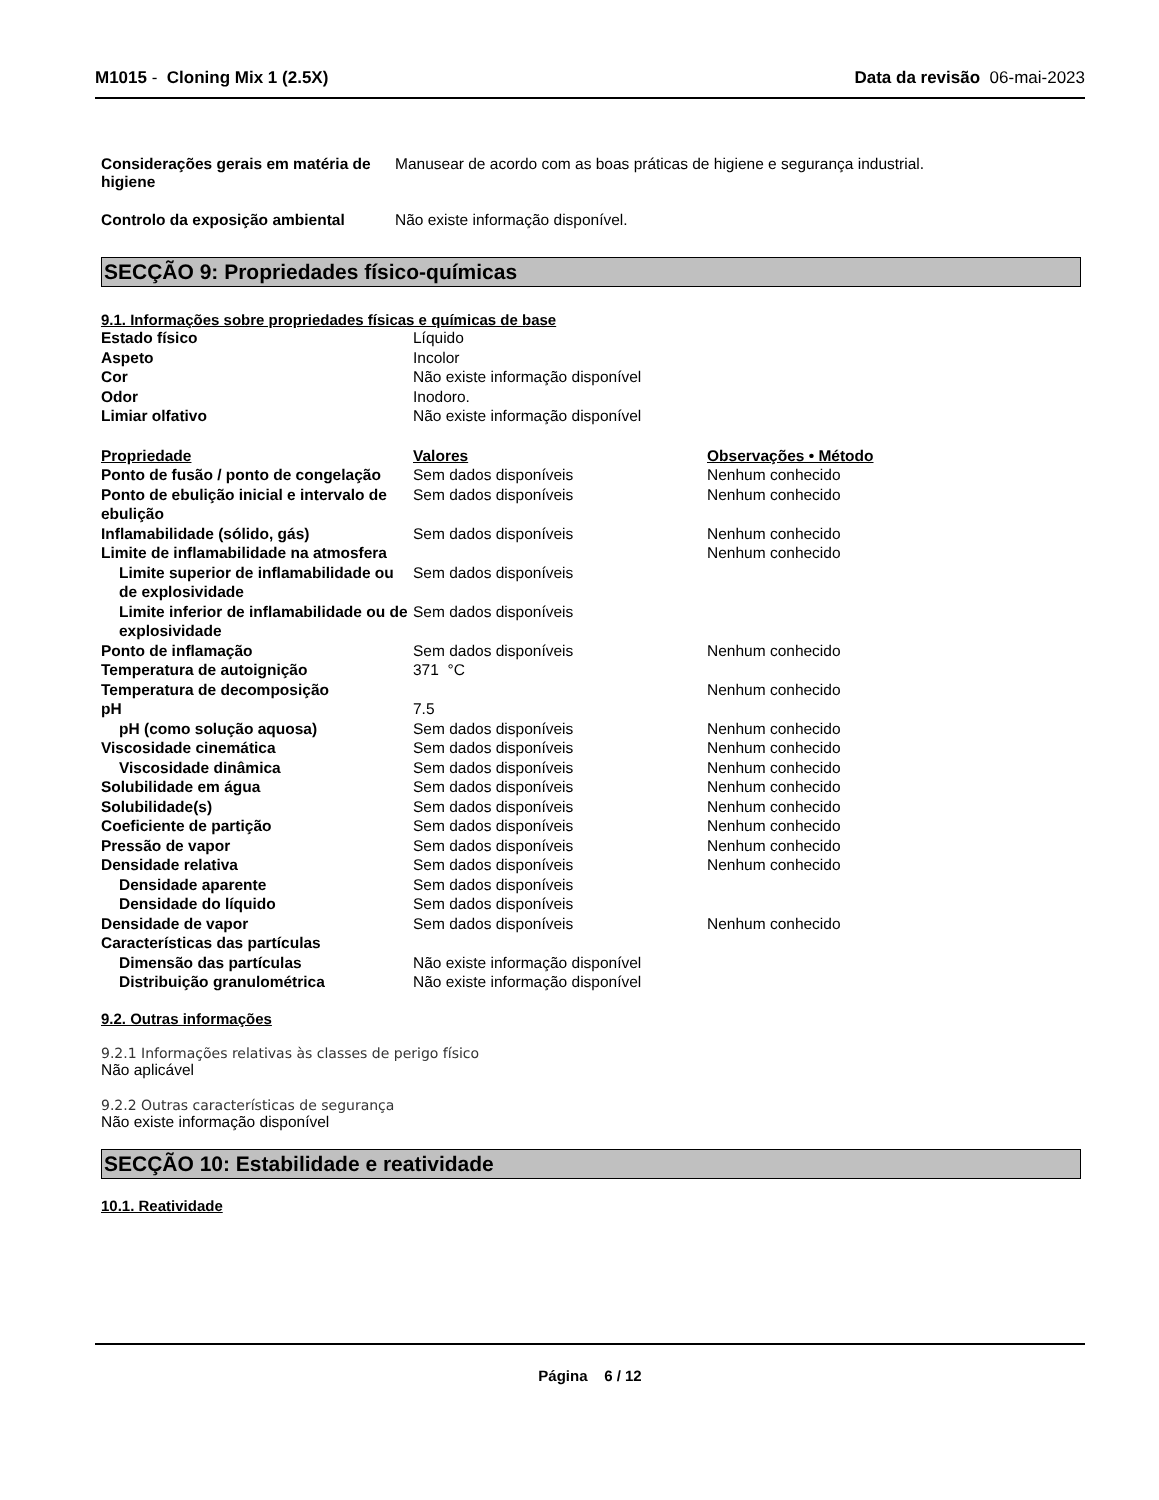M1015 - Cloning Mix 1 (2.5X) Data da revisão 06-mai-2023
Considerações gerais em matéria de higiene
Manusear de acordo com as boas práticas de higiene e segurança industrial.
Controlo da exposição ambiental Não existe informação disponível.
SECÇÃO 9: Propriedades físico-químicas
9.1. Informações sobre propriedades físicas e químicas de base
| Estado físico | Líquido | |
| Aspeto | Incolor | |
| Cor | Não existe informação disponível | |
| Odor | Inodoro. | |
| Limiar olfativo | Não existe informação disponível | |
| Propriedade | Valores | Observações • Método |
| Ponto de fusão / ponto de congelação | Sem dados disponíveis | Nenhum conhecido |
| Ponto de ebulição inicial e intervalo de ebulição | Sem dados disponíveis | Nenhum conhecido |
| Inflamabilidade (sólido, gás) | Sem dados disponíveis | Nenhum conhecido |
| Limite de inflamabilidade na atmosfera | | Nenhum conhecido |
| Limite superior de inflamabilidade ou de explosividade | Sem dados disponíveis | |
| Limite inferior de inflamabilidade ou de explosividade | Sem dados disponíveis | |
| Ponto de inflamação | Sem dados disponíveis | Nenhum conhecido |
| Temperatura de autoignição | 371 °C | |
| Temperatura de decomposição | | Nenhum conhecido |
| pH | 7.5 | |
| pH (como solução aquosa) | Sem dados disponíveis | Nenhum conhecido |
| Viscosidade cinemática | Sem dados disponíveis | Nenhum conhecido |
| Viscosidade dinâmica | Sem dados disponíveis | Nenhum conhecido |
| Solubilidade em água | Sem dados disponíveis | Nenhum conhecido |
| Solubilidade(s) | Sem dados disponíveis | Nenhum conhecido |
| Coeficiente de partição | Sem dados disponíveis | Nenhum conhecido |
| Pressão de vapor | Sem dados disponíveis | Nenhum conhecido |
| Densidade relativa | Sem dados disponíveis | Nenhum conhecido |
| Densidade aparente | Sem dados disponíveis | |
| Densidade do líquido | Sem dados disponíveis | |
| Densidade de vapor | Sem dados disponíveis | Nenhum conhecido |
| Características das partículas | | |
| Dimensão das partículas | Não existe informação disponível | |
| Distribuição granulométrica | Não existe informação disponível | |
9.2. Outras informações
9.2.1 Informações relativas às classes de perigo físico
Não aplicável
9.2.2 Outras características de segurança
Não existe informação disponível
SECÇÃO 10: Estabilidade e reatividade
10.1. Reatividade
Página 6 / 12